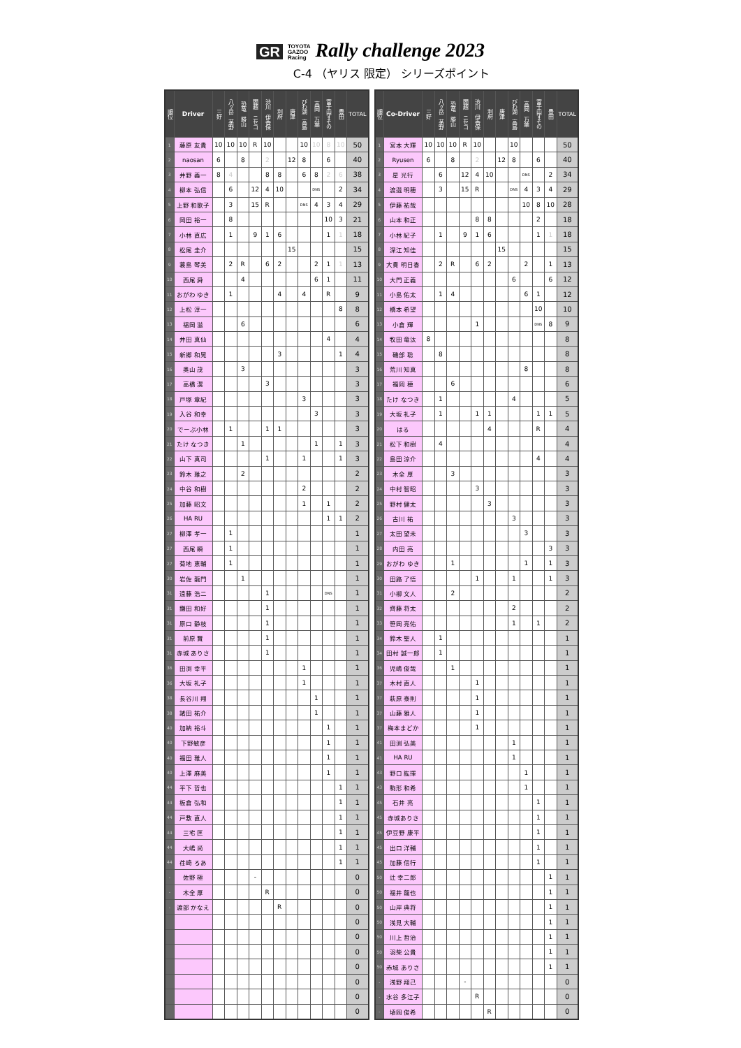GR TOYOTA
GAZOO
Racing Rally challenge 2023
C-4 （ヤリス 限定） シリーズポイント
| 順位 | Driver | 三好 | 八ヶ岳 茅野 | 恐竜 勝山 | 閻越 ニセコ | 渋川 伊香保 | 利府 | 唐津 | びわ湖 高島 | 高岡 万葉 | 富士山すその | 豊田 | TOTAL |
| --- | --- | --- | --- | --- | --- | --- | --- | --- | --- | --- | --- | --- | --- |
| 1 | 藤原 友貴 | 10 | 10 | 10 | R | 10 | | | 10 | 10 | 8 | 10 | 50 |
| 2 | naosan | 6 | | 8 | | 2 | | 12 | 8 | | 6 | | 40 |
| 3 | 井野 義一 | 8 | 4 | | | 8 | 8 | | 6 | 8 | 2 | 6 | 38 |
| 4 | 柳本 弘信 | | 6 | | 12 | 4 | 10 | | | DNS | | 2 | 34 |
| 5 | 上野 和歌子 | | 3 | | 15 | R | | | DNS | 4 | 3 | 4 | 29 |
| 6 | 岡田 裕一 | | 8 | | | | | | | | 10 | 3 | 21 |
| 7 | 小林 直広 | | 1 | | 9 | 1 | 6 | | | | 1 | 1 | 18 |
| 8 | 松尾 圭介 | | | | | | | 15 | | | | | 15 |
| 9 | 蓑島 琴美 | | 2 | R | | 6 | 2 | | | 2 | 1 | 1 | 13 |
| 10 | 西尾 舜 | | | 4 | | | | | | 6 | 1 | | 11 |
| 11 | おがわ ゆき | | 1 | | | | 4 | | 4 | | R | | 9 |
| 12 | 上松 淳一 | | | | | | | | | | | 8 | 8 |
| 13 | 福岡 滋 | | | 6 | | | | | | | | | 6 |
| 14 | 井田 真仙 | | | | | | | | | | 4 | | 4 |
| 15 | 新郷 和晃 | | | | | | 3 | | | | | 1 | 4 |
| 16 | 奥山 茂 | | | 3 | | | | | | | | | 3 |
| 17 | 高橋 滉 | | | | | 3 | | | | | | | 3 |
| 18 | 戸塚 章紀 | | | | | | | | 3 | | | | 3 |
| 19 | 入谷 和幸 | | | | | | | | | 3 | | | 3 |
| 20 | でーぶ小林 | | 1 | | | 1 | 1 | | | | | | 3 |
| 21 | たけ なつき | | | 1 | | | | | | 1 | | 1 | 3 |
| 22 | 山下 真司 | | | | | 1 | | | 1 | | | 1 | 3 |
| 23 | 鈴木 雅之 | | | 2 | | | | | | | | | 2 |
| 24 | 中谷 和樹 | | | | | | | | 2 | | | | 2 |
| 25 | 加藤 昭文 | | | | | | | | 1 | | 1 | | 2 |
| 26 | HA RU | | | | | | | | | | 1 | 1 | 2 |
| 27 | 柳澤 孝一 | | 1 | | | | | | | | | | 1 |
| 27 | 西尾 瞬 | | 1 | | | | | | | | | | 1 |
| 27 | 菊地 恵輔 | | 1 | | | | | | | | | | 1 |
| 30 | 岩佐 龍門 | | | 1 | | | | | | | | | 1 |
| 31 | 遠藤 浩二 | | | | | 1 | | | | | DNS | | 1 |
| 31 | 鎌田 和好 | | | | | 1 | | | | | | | 1 |
| 31 | 原口 静枝 | | | | | 1 | | | | | | | 1 |
| 31 | 前原 賢 | | | | | 1 | | | | | | | 1 |
| 31 | 赤城 ありさ | | | | | 1 | | | | | | | 1 |
| 36 | 田渕 幸平 | | | | | | | | 1 | | | | 1 |
| 36 | 大坂 礼子 | | | | | | | | 1 | | | | 1 |
| 38 | 長谷川 翔 | | | | | | | | | 1 | | | 1 |
| 38 | 諸田 祐介 | | | | | | | | | 1 | | | 1 |
| 40 | 加納 裕斗 | | | | | | | | | | 1 | | 1 |
| 40 | 下野敏彦 | | | | | | | | | | 1 | | 1 |
| 40 | 福田 雅人 | | | | | | | | | | 1 | | 1 |
| 40 | 上澤 麻美 | | | | | | | | | | 1 | | 1 |
| 44 | 平下 哲也 | | | | | | | | | | | 1 | 1 |
| 44 | 板倉 弘和 | | | | | | | | | | | 1 | 1 |
| 44 | 戸敷 直人 | | | | | | | | | | | 1 | 1 |
| 44 | 三宅 匡 | | | | | | | | | | | 1 | 1 |
| 44 | 大嶋 尚 | | | | | | | | | | | 1 | 1 |
| 44 | 荏崎 ろあ | | | | | | | | | | | 1 | 1 |
| - | 佐野 極 | | | | - | | | | | | | | 0 |
| - | 木全 厚 | | | | | R | | | | | | | 0 |
| - | 渡部 かなえ | | | | | | R | | | | | | 0 |
| | | | | | | | | | | | | | 0 |
| | | | | | | | | | | | | | 0 |
| | | | | | | | | | | | | | 0 |
| | | | | | | | | | | | | | 0 |
| | | | | | | | | | | | | | 0 |
| | | | | | | | | | | | | | 0 |
| | | | | | | | | | | | | | 0 |
| 順位 | Co-Driver | 三好 | 八ヶ岳 茅野 | 恐竜 勝山 | 閻越 ニセコ | 渋川 伊香保 | 利府 | 唐津 | びわ湖 高島 | 高岡 万葉 | 富士山すその | 豊田 | TOTAL |
| --- | --- | --- | --- | --- | --- | --- | --- | --- | --- | --- | --- | --- | --- |
| 1 | 宮本 大輝 | 10 | 10 | 10 | R | 10 | | | 10 | | | | 50 |
| 2 | Ryusen | 6 | | 8 | | 2 | | 12 | 8 | | 6 | | 40 |
| 3 | 星 光行 | | 6 | | 12 | 4 | 10 | | | DNS | | 2 | 34 |
| 4 | 渡邉 明穂 | | 3 | | 15 | R | | | DNS | 4 | 3 | 4 | 29 |
| 5 | 伊藤 祐哉 | | | | | | | | | 10 | 8 | 10 | 28 |
| 6 | 山本 和正 | | | | | 8 | 8 | | | | 2 | | 18 |
| 7 | 小林 紀子 | | 1 | | 9 | 1 | 6 | | | | 1 | 1 | 18 |
| 8 | 深江 知佳 | | | | | | | 15 | | | | | 15 |
| 9 | 大貫 明日香 | | 2 | R | | 6 | 2 | | | 2 | | 1 | 13 |
| 10 | 大門 正義 | | | | | | | | 6 | | | 6 | 12 |
| 11 | 小島 佑太 | | 1 | 4 | | | | | | 6 | 1 | | 12 |
| 12 | 橋本 希望 | | | | | | | | | | 10 | | 10 |
| 13 | 小倉 輝 | | | | | 1 | | | | | DNS | 8 | 9 |
| 14 | 牧田 竜汰 | 8 | | | | | | | | | | | 8 |
| 15 | 磯部 聡 | | 8 | | | | | | | | | | 8 |
| 16 | 荒川 知真 | | | | | | | | | 8 | | | 8 |
| 17 | 福岡 穂 | | | 6 | | | | | | | | | 6 |
| 18 | たけ なつき | | 1 | | | | | | 4 | | | | 5 |
| 19 | 大坂 礼子 | | 1 | | | 1 | 1 | | | | 1 | 1 | 5 |
| 20 | はる | | | | | | 4 | | | | R | | 4 |
| 21 | 松下 和樹 | | 4 | | | | | | | | | | 4 |
| 22 | 島田 涼介 | | | | | | | | | | 4 | | 4 |
| 23 | 木全 厚 | | | 3 | | | | | | | | | 3 |
| 24 | 中村 智昭 | | | | | 3 | | | | | | | 3 |
| 25 | 野村 健太 | | | | | | 3 | | | | | | 3 |
| 26 | 古川 祐 | | | | | | | | 3 | | | | 3 |
| 27 | 太田 望未 | | | | | | | | | 3 | | | 3 |
| 28 | 内田 亮 | | | | | | | | | | | 3 | 3 |
| 29 | おがわ ゆき | | | 1 | | | | | | 1 | | 1 | 3 |
| 30 | 田路 了悟 | | | | | 1 | | | 1 | | | 1 | 3 |
| 31 | 小柳 文人 | | | 2 | | | | | | | | | 2 |
| 32 | 齊藤 将太 | | | | | | | | 2 | | | | 2 |
| 33 | 笹岡 亮佑 | | | | | | | | 1 | | 1 | | 2 |
| 34 | 鈴木 聖人 | | 1 | | | | | | | | | | 1 |
| 34 | 田村 誠一郎 | | 1 | | | | | | | | | | 1 |
| 36 | 児嶋 俊哉 | | | 1 | | | | | | | | | 1 |
| 37 | 木村 直人 | | | | | 1 | | | | | | | 1 |
| 37 | 萩原 泰則 | | | | | 1 | | | | | | | 1 |
| 37 | 山藤 雅人 | | | | | 1 | | | | | | | 1 |
| 37 | 梅本まどか | | | | | 1 | | | | | | | 1 |
| 41 | 田渕 弘美 | | | | | | | | 1 | | | | 1 |
| 41 | HA RU | | | | | | | | 1 | | | | 1 |
| 43 | 野口 紘揮 | | | | | | | | | 1 | | | 1 |
| 43 | 駒形 和希 | | | | | | | | | 1 | | | 1 |
| 45 | 石井 亮 | | | | | | | | | | 1 | | 1 |
| 45 | 赤城ありさ | | | | | | | | | | 1 | | 1 |
| 45 | 伊豆野 康平 | | | | | | | | | | 1 | | 1 |
| 45 | 出口 洋輔 | | | | | | | | | | 1 | | 1 |
| 45 | 加藤 信行 | | | | | | | | | | 1 | | 1 |
| 50 | 辻 幸二郎 | | | | | | | | | | | 1 | 1 |
| 50 | 福井 龍也 | | | | | | | | | | | 1 | 1 |
| 50 | 山岸 典将 | | | | | | | | | | | 1 | 1 |
| 50 | 浅見 大輔 | | | | | | | | | | | 1 | 1 |
| 50 | 川上 哲治 | | | | | | | | | | | 1 | 1 |
| 50 | 羽柴 公貴 | | | | | | | | | | | 1 | 1 |
| 50 | 赤城 ありさ | | | | | | | | | | | 1 | 1 |
| - | 浅野 翔己 | | | | - | | | | | | | | 0 |
| - | 水谷 多江子 | | | | | R | | | | | | | 0 |
| - | 埴岡 俊希 | | | | | | R | | | | | | 0 |